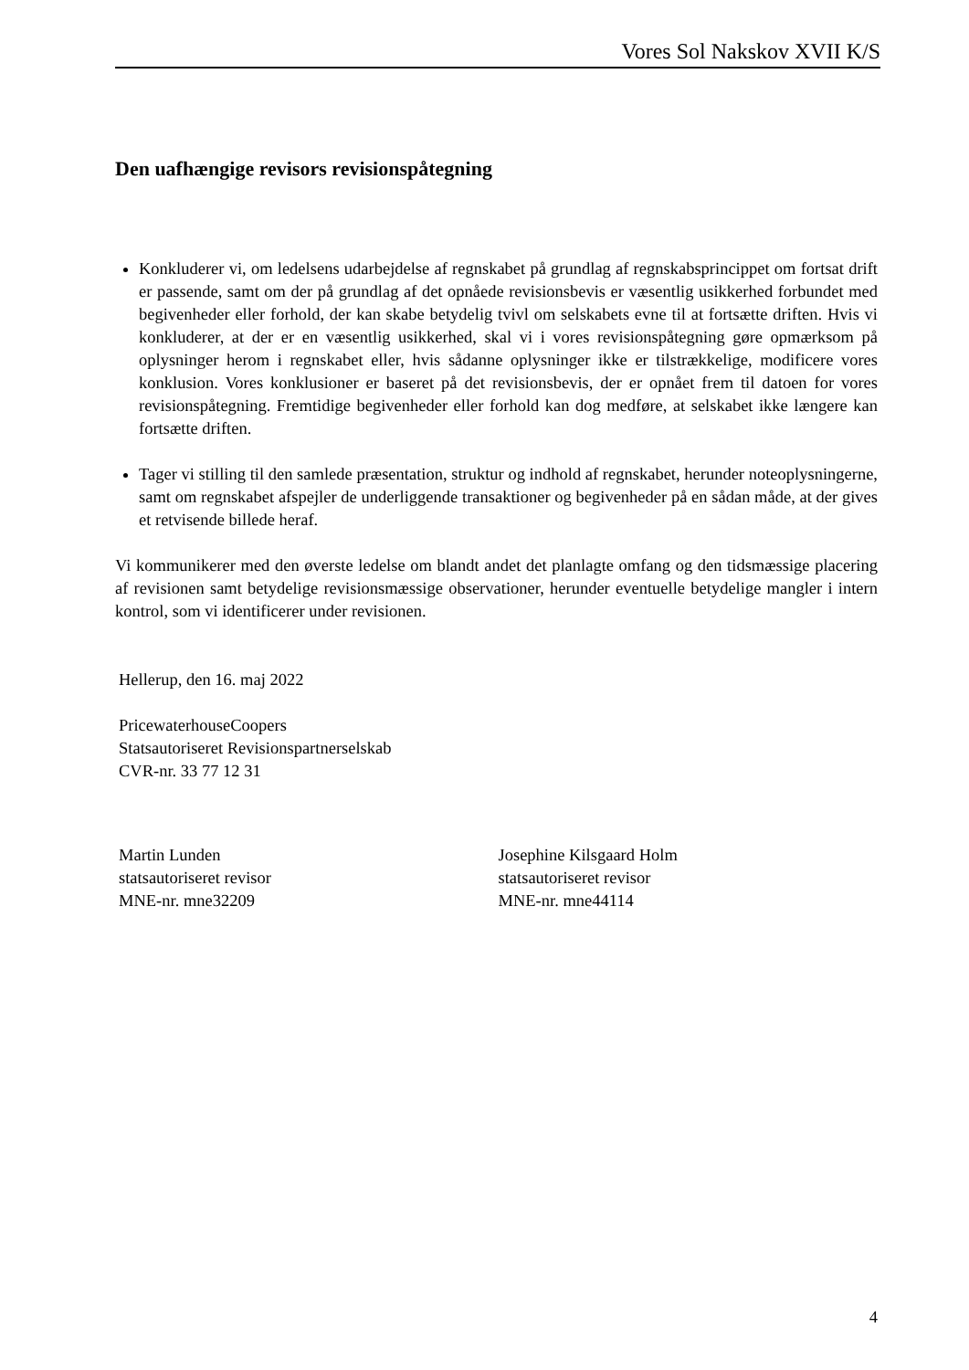Vores Sol Nakskov XVII K/S
Den uafhængige revisors revisionspåtegning
Konkluderer vi, om ledelsens udarbejdelse af regnskabet på grundlag af regnskabsprincippet om fortsat drift er passende, samt om der på grundlag af det opnåede revisionsbevis er væsentlig usikkerhed forbundet med begivenheder eller forhold, der kan skabe betydelig tvivl om selskabets evne til at fortsætte driften. Hvis vi konkluderer, at der er en væsentlig usikkerhed, skal vi i vores revisionspåtegning gøre opmærksom på oplysninger herom i regnskabet eller, hvis sådanne oplysninger ikke er tilstrækkelige, modificere vores konklusion. Vores konklusioner er baseret på det revisionsbevis, der er opnået frem til datoen for vores revisionspåtegning. Fremtidige begivenheder eller forhold kan dog medføre, at selskabet ikke længere kan fortsætte driften.
Tager vi stilling til den samlede præsentation, struktur og indhold af regnskabet, herunder noteoplysningerne, samt om regnskabet afspejler de underliggende transaktioner og begivenheder på en sådan måde, at der gives et retvisende billede heraf.
Vi kommunikerer med den øverste ledelse om blandt andet det planlagte omfang og den tidsmæssige placering af revisionen samt betydelige revisionsmæssige observationer, herunder eventuelle betydelige mangler i intern kontrol, som vi identificerer under revisionen.
Hellerup, den 16. maj 2022
PricewaterhouseCoopers
Statsautoriseret Revisionspartnerselskab
CVR-nr. 33 77 12 31
Martin Lunden
statsautoriseret revisor
MNE-nr. mne32209
Josephine Kilsgaard Holm
statsautoriseret revisor
MNE-nr. mne44114
4